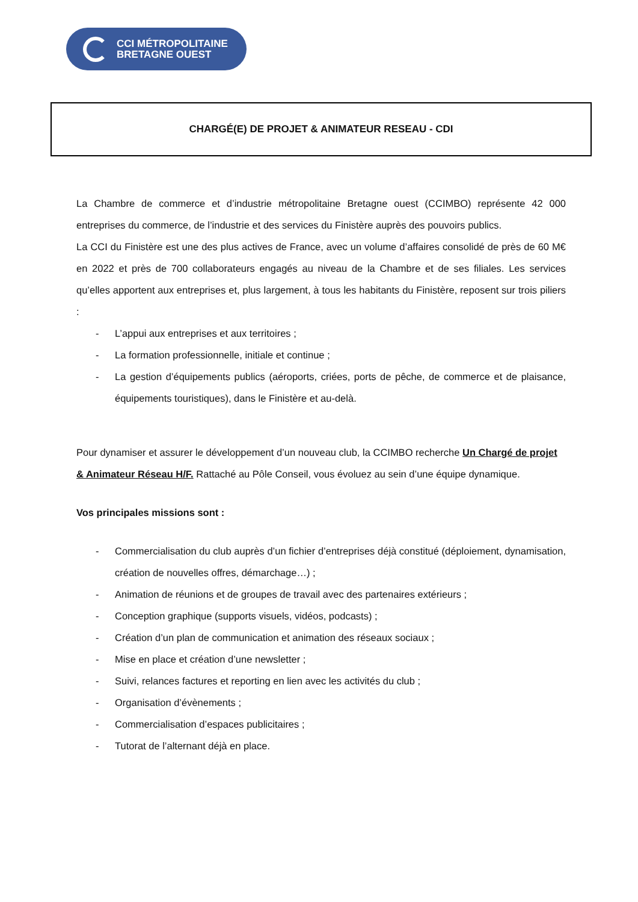CCI MÉTROPOLITAINE
BRETAGNE OUEST
CHARGÉ(E) DE PROJET & ANIMATEUR RESEAU - CDI
La Chambre de commerce et d’industrie métropolitaine Bretagne ouest (CCIMBO) représente 42 000 entreprises du commerce, de l’industrie et des services du Finistère auprès des pouvoirs publics.
La CCI du Finistère est une des plus actives de France, avec un volume d’affaires consolidé de près de 60 M€ en 2022 et près de 700 collaborateurs engagés au niveau de la Chambre et de ses filiales. Les services qu’elles apportent aux entreprises et, plus largement, à tous les habitants du Finistère, reposent sur trois piliers :
- L’appui aux entreprises et aux territoires ;
- La formation professionnelle, initiale et continue ;
- La gestion d’équipements publics (aéroports, criées, ports de pêche, de commerce et de plaisance, équipements touristiques), dans le Finistère et au-delà.
Pour dynamiser et assurer le développement d’un nouveau club, la CCIMBO recherche Un Chargé de projet & Animateur Réseau H/F. Rattaché au Pôle Conseil, vous évoluez au sein d’une équipe dynamique.
Vos principales missions sont :
- Commercialisation du club auprès d’un fichier d’entreprises déjà constitué (déploiement, dynamisation, création de nouvelles offres, démarchage…) ;
- Animation de réunions et de groupes de travail avec des partenaires extérieurs ;
- Conception graphique (supports visuels, vidéos, podcasts) ;
- Création d’un plan de communication et animation des réseaux sociaux ;
- Mise en place et création d’une newsletter ;
- Suivi, relances factures et reporting en lien avec les activités du club ;
- Organisation d’évènements ;
- Commercialisation d’espaces publicitaires ;
- Tutorat de l’alternant déjà en place.